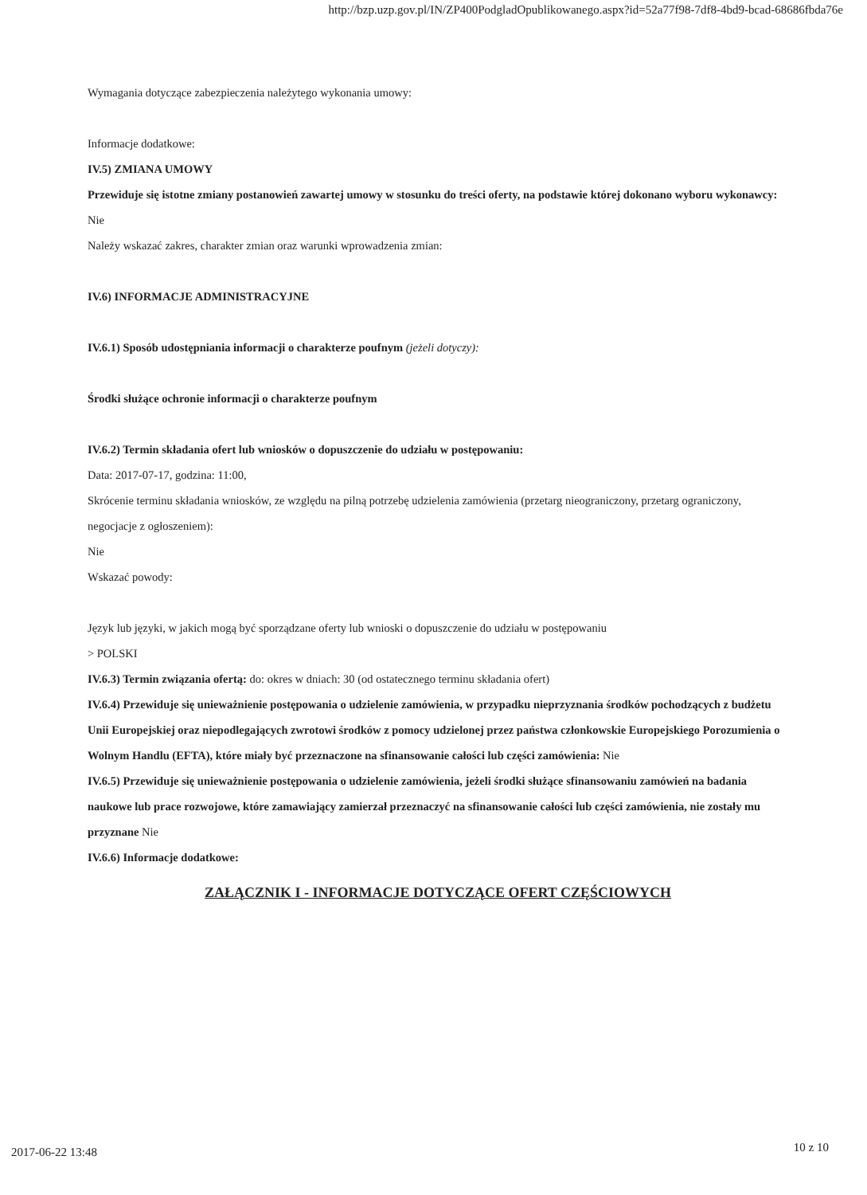http://bzp.uzp.gov.pl/IN/ZP400PodgladOpublikowanego.aspx?id=52a77f98-7df8-4bd9-bcad-68686fbda76e
Wymagania dotyczące zabezpieczenia należytego wykonania umowy:
Informacje dodatkowe:
IV.5) ZMIANA UMOWY
Przewiduje się istotne zmiany postanowień zawartej umowy w stosunku do treści oferty, na podstawie której dokonano wyboru wykonawcy: Nie
Należy wskazać zakres, charakter zmian oraz warunki wprowadzenia zmian:
IV.6) INFORMACJE ADMINISTRACYJNE
IV.6.1) Sposób udostępniania informacji o charakterze poufnym (jeżeli dotyczy):
Środki służące ochronie informacji o charakterze poufnym
IV.6.2) Termin składania ofert lub wniosków o dopuszczenie do udziału w postępowaniu:
Data: 2017-07-17, godzina: 11:00,
Skrócenie terminu składania wniosków, ze względu na pilną potrzebę udzielenia zamówienia (przetarg nieograniczony, przetarg ograniczony, negocjacje z ogłoszeniem):
Nie
Wskazać powody:
Język lub języki, w jakich mogą być sporządzane oferty lub wnioski o dopuszczenie do udziału w postępowaniu
> POLSKI
IV.6.3) Termin związania ofertą: do: okres w dniach: 30 (od ostatecznego terminu składania ofert)
IV.6.4) Przewiduje się unieważnienie postępowania o udzielenie zamówienia, w przypadku nieprzyznania środków pochodzących z budżetu Unii Europejskiej oraz niepodlegających zwrotowi środków z pomocy udzielonej przez państwa członkowskie Europejskiego Porozumienia o Wolnym Handlu (EFTA), które miały być przeznaczone na sfinansowanie całości lub części zamówienia: Nie
IV.6.5) Przewiduje się unieważnienie postępowania o udzielenie zamówienia, jeżeli środki służące sfinansowaniu zamówień na badania naukowe lub prace rozwojowe, które zamawiający zamierzał przeznaczyć na sfinansowanie całości lub części zamówienia, nie zostały mu przyznane Nie
IV.6.6) Informacje dodatkowe:
ZAŁĄCZNIK I - INFORMACJE DOTYCZĄCE OFERT CZĘŚCIOWYCH
2017-06-22 13:48 10 z 10